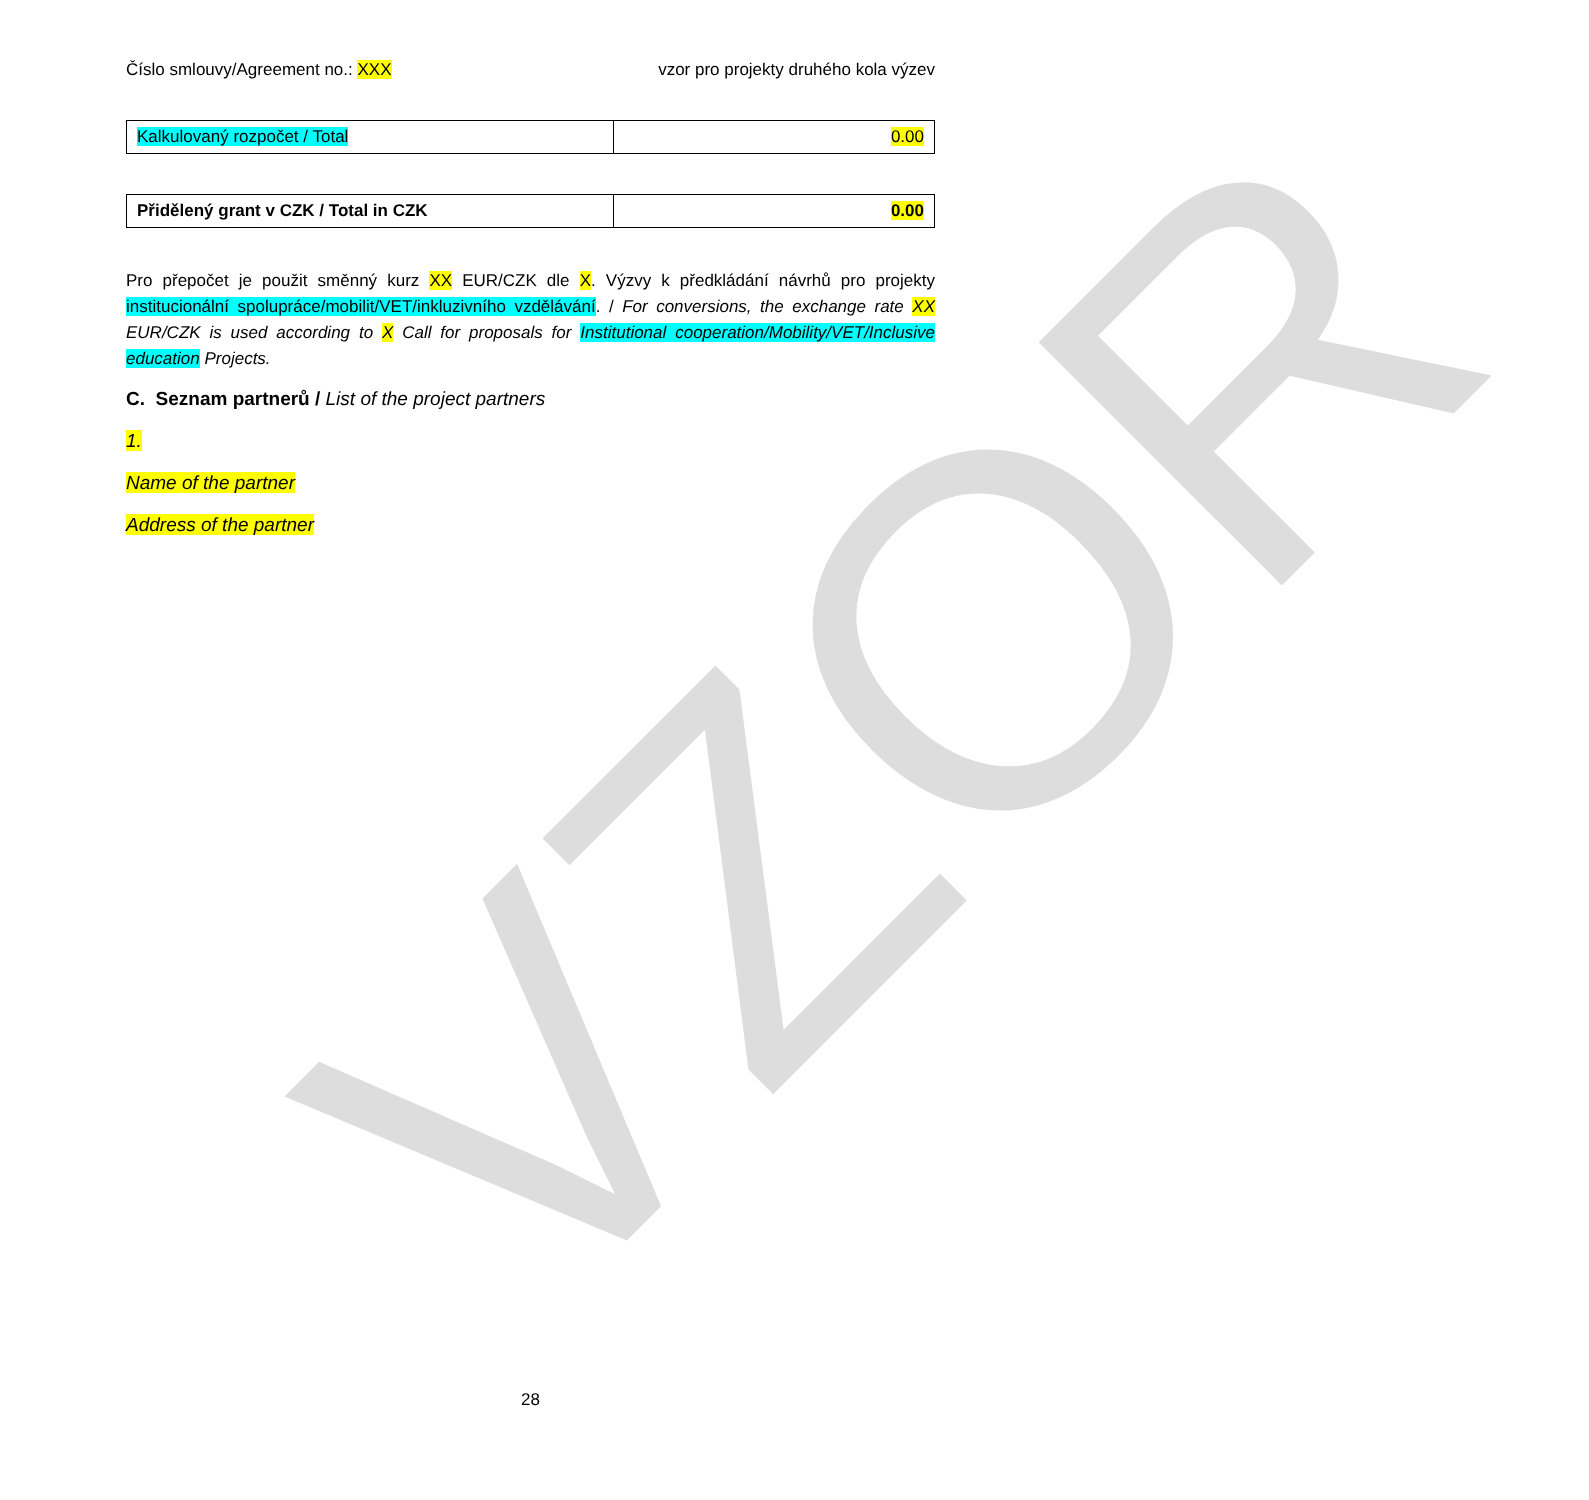VZOR
Číslo smlouvy/Agreement no.: XXX vzor pro projekty druhého kola výzev
| Kalkulovaný rozpočet / Total | 0.00 |
| Přidělený grant v CZK / Total in CZK | 0.00 |
Pro přepočet je použit směnný kurz XX EUR/CZK dle X. Výzvy k předkládání návrhů pro projekty institucionální spolupráce/mobilit/VET/inkluzivního vzdělávání. / For conversions, the exchange rate XX EUR/CZK is used according to X Call for proposals for Institutional cooperation/Mobility/VET/Inclusive education Projects.
C. Seznam partnerů / List of the project partners
1.
Name of the partner
Address of the partner
28